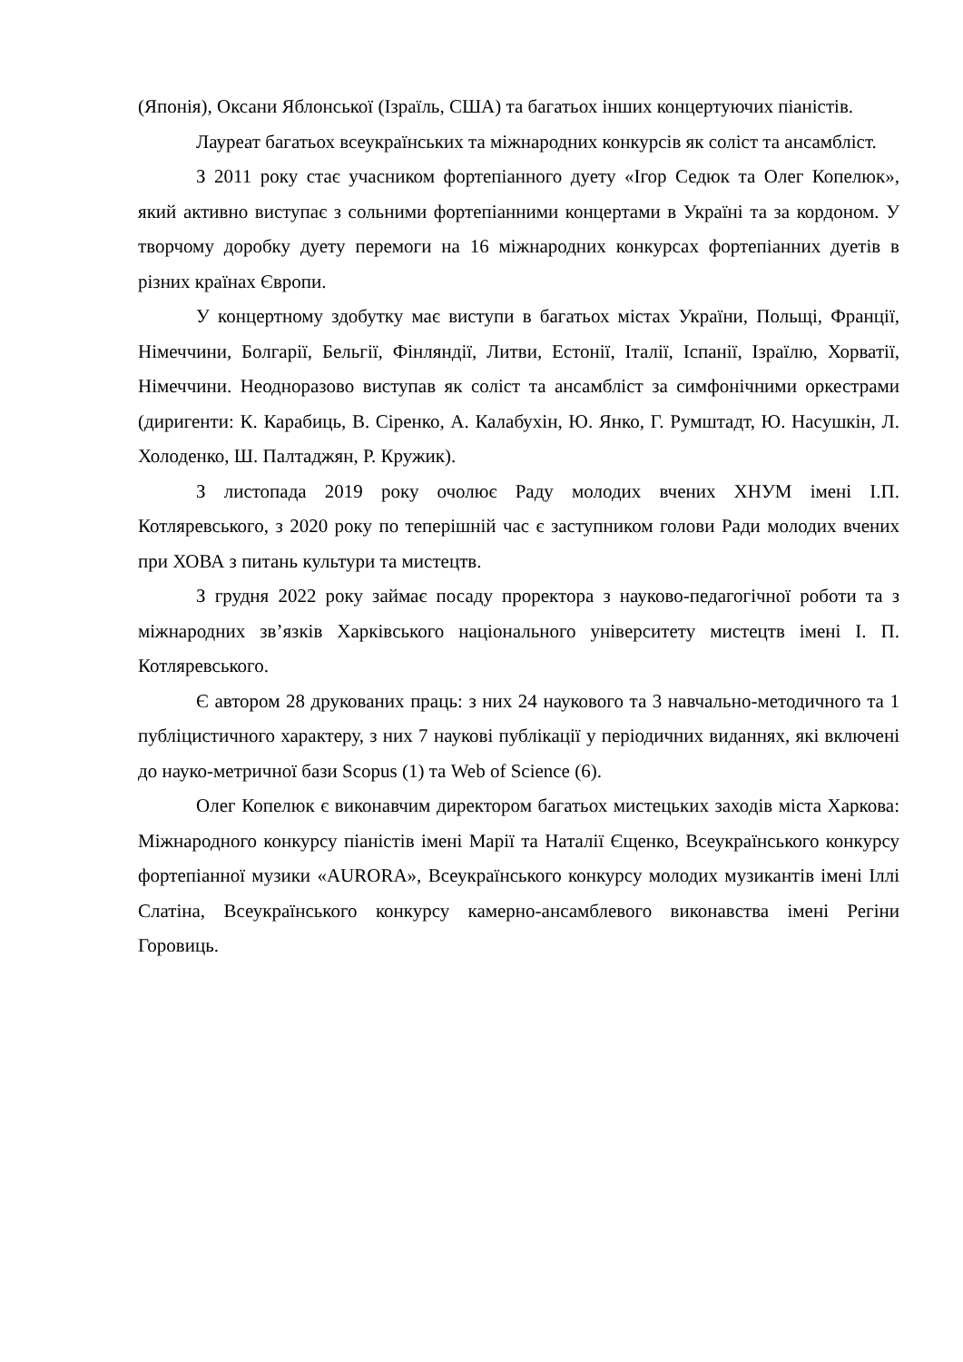(Японія), Оксани Яблонської (Ізраїль, США) та багатьох інших концертуючих піаністів.
Лауреат багатьох всеукраїнських та міжнародних конкурсів як соліст та ансамбліст.
З 2011 року стає учасником фортепіанного дуету «Ігор Седюк та Олег Копелюк», який активно виступає з сольними фортепіанними концертами в Україні та за кордоном. У творчому доробку дуету перемоги на 16 міжнародних конкурсах фортепіанних дуетів в різних країнах Європи.
У концертному здобутку має виступи в багатьох містах України, Польщі, Франції, Німеччини, Болгарії, Бельгії, Фінляндії, Литви, Естонії, Італії, Іспанії, Ізраїлю, Хорватії, Німеччини. Неодноразово виступав як соліст та ансамбліст за симфонічними оркестрами (диригенти: К. Карабиць, В. Сіренко, А. Калабухін, Ю. Янко, Г. Румштадт, Ю. Насушкін, Л. Холоденко, Ш. Палтаджян, Р. Кружик).
З листопада 2019 року очолює Раду молодих вчених ХНУМ імені І.П. Котляревського, з 2020 року по теперішній час є заступником голови Ради молодих вчених при ХОВА з питань культури та мистецтв.
З грудня 2022 року займає посаду проректора з науково-педагогічної роботи та з міжнародних зв’язків Харківського національного університету мистецтв імені І. П. Котляревського.
Є автором 28 друкованих праць: з них 24 наукового та 3 навчально-методичного та 1 публіцистичного характеру, з них 7 наукові публікації у періодичних виданнях, які включені до науко-метричної бази Scopus (1) та Web of Science (6).
Олег Копелюк є виконавчим директором багатьох мистецьких заходів міста Харкова: Міжнародного конкурсу піаністів імені Марії та Наталії Єщенко, Всеукраїнського конкурсу фортепіанної музики «AURORA», Всеукраїнського конкурсу молодих музикантів імені Іллі Слатіна, Всеукраїнського конкурсу камерно-ансамблевого виконавства імені Регіни Горовиць.